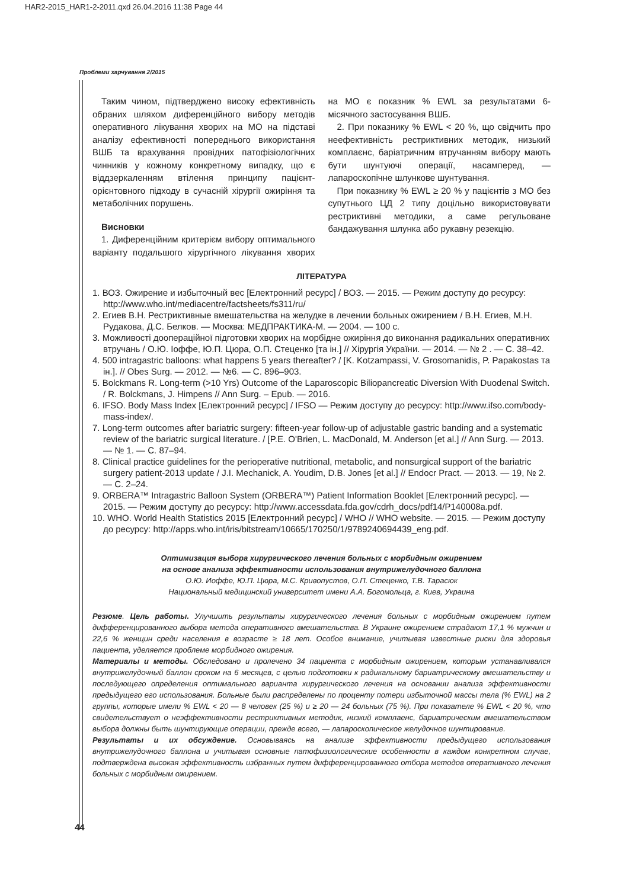HAR2-2015_HAR1-2-2011.qxd 26.04.2016 11:38 Page 44
Проблеми харчування 2/2015
Таким чином, підтверджено високу ефективність обраних шляхом диференційного вибору методів оперативного лікування хворих на МО на підставі аналізу ефективності попереднього використання ВШБ та врахування провідних патофізіологічних чинників у кожному конкретному випадку, що є віддзеркаленням втілення принципу пацієнт-орієнтовного підходу в сучасній хірургії ожиріння та метаболічних порушень.
Висновки
1. Диференційним критерієм вибору оптимального варіанту подальшого хірургічного лікування хворих на МО є показник % EWL за результатами 6-місячного застосування ВШБ.
2. При показнику % EWL < 20 %, що свідчить про неефективність рестриктивних методик, низький комплаєнс, баріатричним втручанням вибору мають бути шунтуючі операції, насамперед, — лапароскопічне шлункове шунтування.
При показнику % EWL ≥ 20 % у пацієнтів з МО без супутнього ЦД 2 типу доцільно використовувати рестриктивні методики, а саме регульоване бандажування шлунка або рукавну резекцію.
ЛІТЕРАТУРА
1. ВОЗ. Ожирение и избыточный вес [Електронний ресурс] / ВОЗ. — 2015. — Режим доступу до ресурсу: http://www.who.int/mediacentre/factsheets/fs311/ru/
2. Егиев В.Н. Рестриктивные вмешательства на желудке в лечении больных ожирением / В.Н. Егиев, М.Н. Рудакова, Д.С. Белков. — Москва: МЕДПРАКТИКА-М. — 2004. — 100 с.
3. Можливості доопераційної підготовки хворих на морбідне ожиріння до виконання радикальних оперативних втручань / О.Ю. Іоффе, Ю.П. Цюра, О.П. Стеценко [та ін.] // Хірургія України. — 2014. — № 2 . — С. 38–42.
4. 500 intragastric balloons: what happens 5 years thereafter? / [K. Kotzampassi, V. Grosomanidis, P. Papakostas та ін.]. // Obes Surg. — 2012. — №6. — С. 896–903.
5. Bolckmans R. Long-term (>10 Yrs) Outcome of the Laparoscopic Biliopancreatic Diversion With Duodenal Switch. / R. Bolckmans, J. Himpens // Ann Surg. – Epub. — 2016.
6. IFSO. Body Mass Index [Електронний ресурс] / IFSO — Режим доступу до ресурсу: http://www.ifso.com/body-mass-index/.
7. Long-term outcomes after bariatric surgery: fifteen-year follow-up of adjustable gastric banding and a systematic review of the bariatric surgical literature. / [P.E. O'Brien, L. MacDonald, M. Anderson [et al.] // Ann Surg. — 2013. — № 1. — С. 87–94.
8. Clinical practice guidelines for the perioperative nutritional, metabolic, and nonsurgical support of the bariatric surgery patient-2013 update / J.I. Mechanick, A. Youdim, D.B. Jones [et al.] // Endocr Pract. — 2013. — 19, № 2. — С. 2–24.
9. ORBERA™ Intragastric Balloon System (ORBERA™) Patient Information Booklet [Електронний ресурс]. — 2015. — Режим доступу до ресурсу: http://www.accessdata.fda.gov/cdrh_docs/pdf14/P140008a.pdf.
10. WHO. World Health Statistics 2015 [Електронний ресурс] / WHO // WHO website. — 2015. — Режим доступу до ресурсу: http://apps.who.int/iris/bitstream/10665/170250/1/9789240694439_eng.pdf.
Оптимизация выбора хирургического лечения больных с морбидным ожирением
на основе анализа эффективности использования внутрижелудочного баллона
О.Ю. Иоффе, Ю.П. Цюра, М.С. Кривопустов, О.П. Стеценко, Т.В. Тарасюк
Национальный медицинский университет имени А.А. Богомольца, г. Киев, Украина
Резюме. Цель работы. Улучшить результаты хирургического лечения больных с морбидным ожирением путем дифференцированного выбора метода оперативного вмешательства. В Украине ожирением страдают 17,1 % мужчин и 22,6 % женщин среди населения в возрасте ≥ 18 лет. Особое внимание, учитывая известные риски для здоровья пациента, уделяется проблеме морбидного ожирения.
Материалы и методы. Обследовано и пролечено 34 пациента с морбидным ожирением, которым устанавливался внутрижелудочный баллон сроком на 6 месяцев, с целью подготовки к радикальному бариатрическому вмешательству и последующего определения оптимального варианта хирургического лечения на основании анализа эффективности предыдущего его использования. Больные были распределены по проценту потери избыточной массы тела (% EWL) на 2 группы, которые имели % EWL < 20 — 8 человек (25 %) и ≥ 20 — 24 больных (75 %). При показателе % EWL < 20 %, что свидетельствует о неэффективности рестриктивных методик, низкий комплаенс, бариатрическим вмешательством выбора должны быть шунтирующие операции, прежде всего, — лапароскопическое желудочное шунтирование.
Результаты и их обсуждение. Основываясь на анализе эффективности предыдущего использования внутрижелудочного баллона и учитывая основные патофизиологические особенности в каждом конкретном случае, подтверждена высокая эффективность избранных путем дифференцированного отбора методов оперативного лечения больных с морбидным ожирением.
44